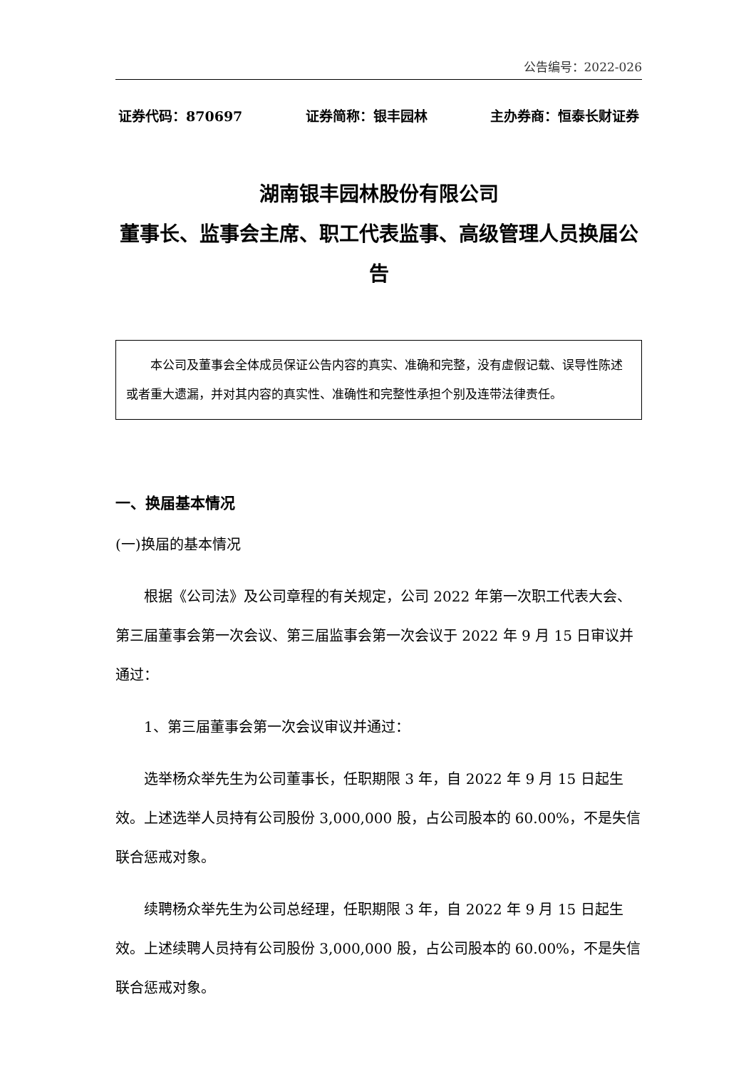公告编号：2022-026
证券代码：870697 证券简称：银丰园林 主办券商：恒泰长财证券
湖南银丰园林股份有限公司
董事长、监事会主席、职工代表监事、高级管理人员换届公告
本公司及董事会全体成员保证公告内容的真实、准确和完整，没有虚假记载、误导性陈述或者重大遗漏，并对其内容的真实性、准确性和完整性承担个别及连带法律责任。
一、换届基本情况
(一)换届的基本情况
根据《公司法》及公司章程的有关规定，公司 2022 年第一次职工代表大会、第三届董事会第一次会议、第三届监事会第一次会议于 2022 年 9 月 15 日审议并通过：
1、第三届董事会第一次会议审议并通过：
选举杨众举先生为公司董事长，任职期限 3 年，自 2022 年 9 月 15 日起生效。上述选举人员持有公司股份 3,000,000 股，占公司股本的 60.00%，不是失信联合惩戒对象。
续聘杨众举先生为公司总经理，任职期限 3 年，自 2022 年 9 月 15 日起生效。上述续聘人员持有公司股份 3,000,000 股，占公司股本的 60.00%，不是失信联合惩戒对象。